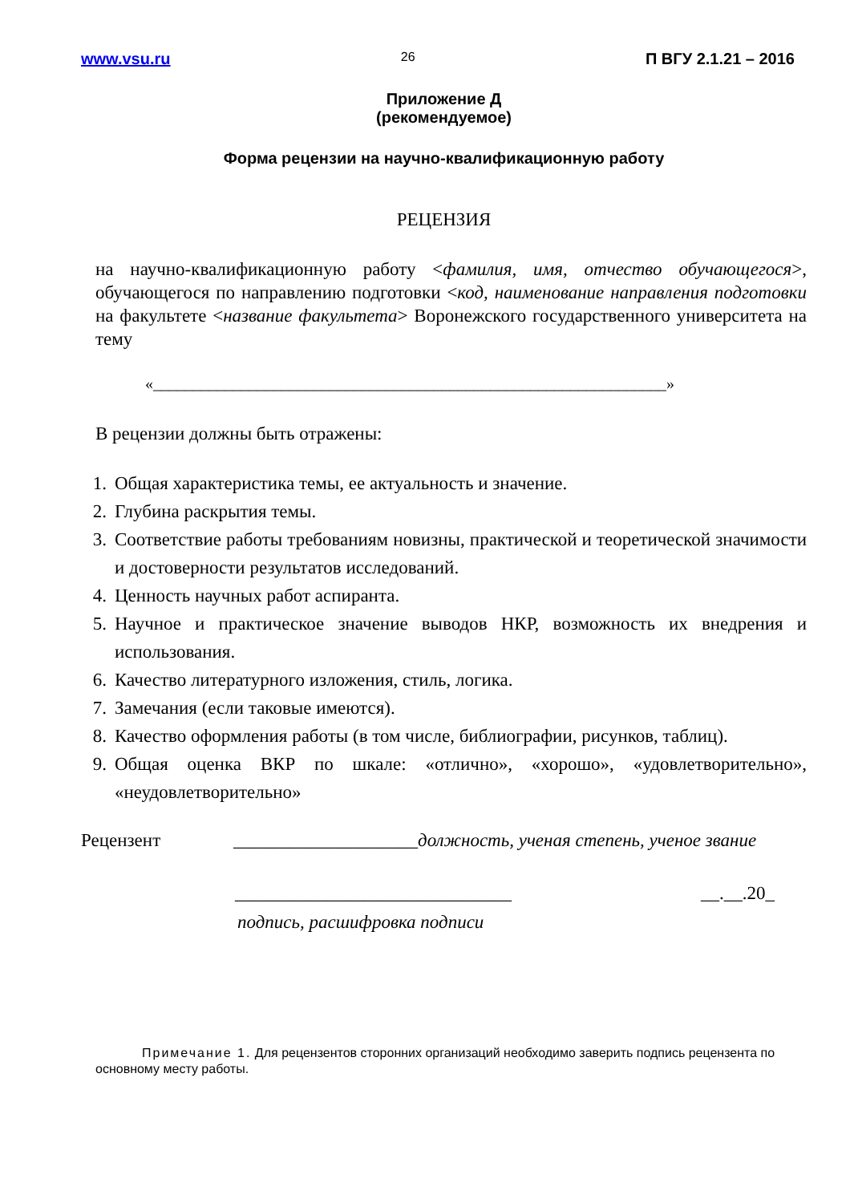www.vsu.ru 26 П ВГУ 2.1.21 – 2016
Приложение Д
(рекомендуемое)
Форма рецензии на научно-квалификационную работу
РЕЦЕНЗИЯ
на научно-квалификационную работу <фамилия, имя, отчество обучающегося>, обучающегося по направлению подготовки <код, наименование направления подготовки на факультете <название факультета> Воронежского государственного университета на тему
«________________________________________________________________»
В рецензии должны быть отражены:
1. Общая характеристика темы, ее актуальность и значение.
2. Глубина раскрытия темы.
3. Соответствие работы требованиям новизны, практической и теоретической значимости и достоверности результатов исследований.
4. Ценность научных работ аспиранта.
5. Научное и практическое значение выводов НКР, возможность их внедрения и использования.
6. Качество литературного изложения, стиль, логика.
7. Замечания (если таковые имеются).
8. Качество оформления работы (в том числе, библиографии, рисунков, таблиц).
9. Общая оценка ВКР по шкале: «отлично», «хорошо», «удовлетворительно», «неудовлетворительно»
Рецензент ____________________должность, ученая степень, ученое звание
______________________________ __.__.20_
подпись, расшифровка подписи
Примечание 1. Для рецензентов сторонних организаций необходимо заверить подпись рецензента по основному месту работы.